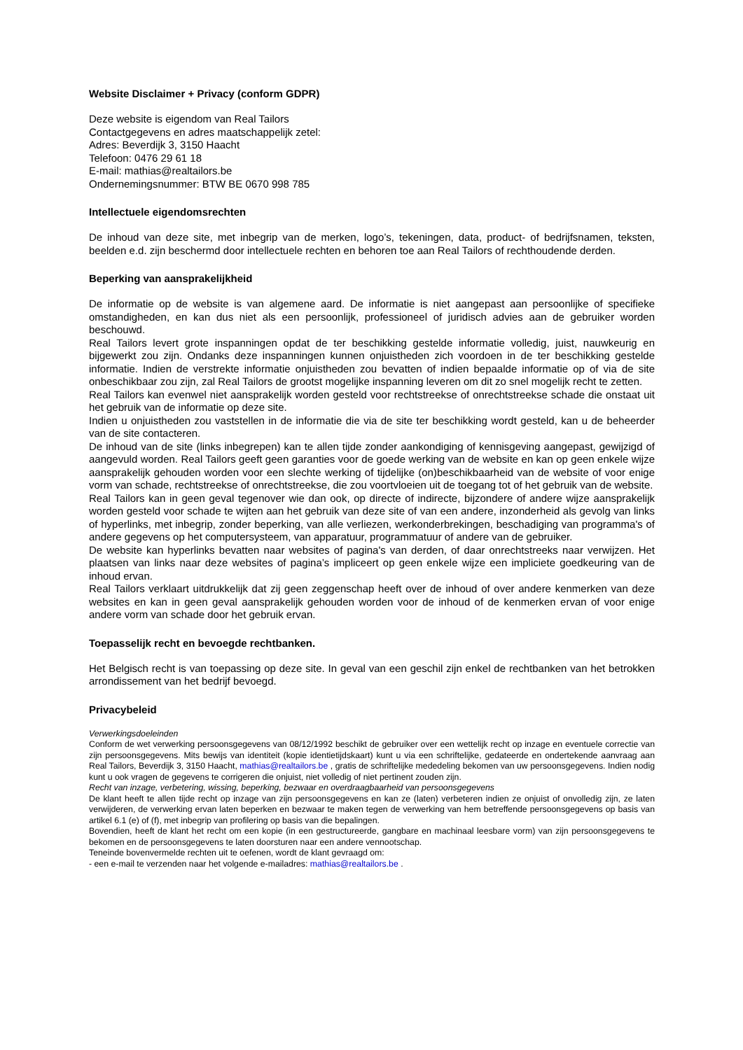Website Disclaimer + Privacy (conform GDPR)
Deze website is eigendom van Real Tailors
Contactgegevens en adres maatschappelijk zetel:
Adres: Beverdijk 3, 3150 Haacht
Telefoon: 0476 29 61 18
E-mail: mathias@realtailors.be
Ondernemingsnummer: BTW BE 0670 998 785
Intellectuele eigendomsrechten
De inhoud van deze site, met inbegrip van de merken, logo’s, tekeningen, data, product- of bedrijfsnamen, teksten, beelden e.d. zijn beschermd door intellectuele rechten en behoren toe aan Real Tailors of rechthoudende derden.
Beperking van aansprakelijkheid
De informatie op de website is van algemene aard. De informatie is niet aangepast aan persoonlijke of specifieke omstandigheden, en kan dus niet als een persoonlijk, professioneel of juridisch advies aan de gebruiker worden beschouwd.
Real Tailors levert grote inspanningen opdat de ter beschikking gestelde informatie volledig, juist, nauwkeurig en bijgewerkt zou zijn. Ondanks deze inspanningen kunnen onjuistheden zich voordoen in de ter beschikking gestelde informatie. Indien de verstrekte informatie onjuistheden zou bevatten of indien bepaalde informatie op of via de site onbeschikbaar zou zijn, zal Real Tailors de grootst mogelijke inspanning leveren om dit zo snel mogelijk recht te zetten.
Real Tailors kan evenwel niet aansprakelijk worden gesteld voor rechtstreekse of onrechtstreekse schade die onstaat uit het gebruik van de informatie op deze site.
Indien u onjuistheden zou vaststellen in de informatie die via de site ter beschikking wordt gesteld, kan u de beheerder van de site contacteren.
De inhoud van de site (links inbegrepen) kan te allen tijde zonder aankondiging of kennisgeving aangepast, gewijzigd of aangevuld worden. Real Tailors geeft geen garanties voor de goede werking van de website en kan op geen enkele wijze aansprakelijk gehouden worden voor een slechte werking of tijdelijke (on)beschikbaarheid van de website of voor enige vorm van schade, rechtstreekse of onrechtstreekse, die zou voortvloeien uit de toegang tot of het gebruik van de website.
Real Tailors kan in geen geval tegenover wie dan ook, op directe of indirecte, bijzondere of andere wijze aansprakelijk worden gesteld voor schade te wijten aan het gebruik van deze site of van een andere, inzonderheid als gevolg van links of hyperlinks, met inbegrip, zonder beperking, van alle verliezen, werkonderbrekingen, beschadiging van programma's of andere gegevens op het computersysteem, van apparatuur, programmatuur of andere van de gebruiker.
De website kan hyperlinks bevatten naar websites of pagina's van derden, of daar onrechtstreeks naar verwijzen. Het plaatsen van links naar deze websites of pagina’s impliceert op geen enkele wijze een impliciete goedkeuring van de inhoud ervan.
Real Tailors verklaart uitdrukkelijk dat zij geen zeggenschap heeft over de inhoud of over andere kenmerken van deze websites en kan in geen geval aansprakelijk gehouden worden voor de inhoud of de kenmerken ervan of voor enige andere vorm van schade door het gebruik ervan.
Toepasselijk recht en bevoegde rechtbanken.
Het Belgisch recht is van toepassing op deze site. In geval van een geschil zijn enkel de rechtbanken van het betrokken arrondissement van het bedrijf bevoegd.
Privacybeleid
Verwerkingsdoeleinden
Conform de wet verwerking persoonsgegevens van 08/12/1992 beschikt de gebruiker over een wettelijk recht op inzage en eventuele correctie van zijn persoonsgegevens. Mits bewijs van identiteit (kopie identietijdskaart) kunt u via een schriftelijke, gedateerde en ondertekende aanvraag aan Real Tailors, Beverdijk 3, 3150 Haacht, mathias@realtailors.be , gratis de schriftelijke mededeling bekomen van uw persoonsgegevens. Indien nodig kunt u ook vragen de gegevens te corrigeren die onjuist, niet volledig of niet pertinent zouden zijn.
Recht van inzage, verbetering, wissing, beperking, bezwaar en overdraagbaarheid van persoonsgegevens
De klant heeft te allen tijde recht op inzage van zijn persoonsgegevens en kan ze (laten) verbeteren indien ze onjuist of onvolledig zijn, ze laten verwijderen, de verwerking ervan laten beperken en bezwaar te maken tegen de verwerking van hem betreffende persoonsgegevens op basis van artikel 6.1 (e) of (f), met inbegrip van profilering op basis van die bepalingen.
Bovendien, heeft de klant het recht om een kopie (in een gestructureerde, gangbare en machinaal leesbare vorm) van zijn persoonsgegevens te bekomen en de persoonsgegevens te laten doorsturen naar een andere vennootschap.
Teneinde bovenvermelde rechten uit te oefenen, wordt de klant gevraagd om:
- een e-mail te verzenden naar het volgende e-mailadres: mathias@realtailors.be .